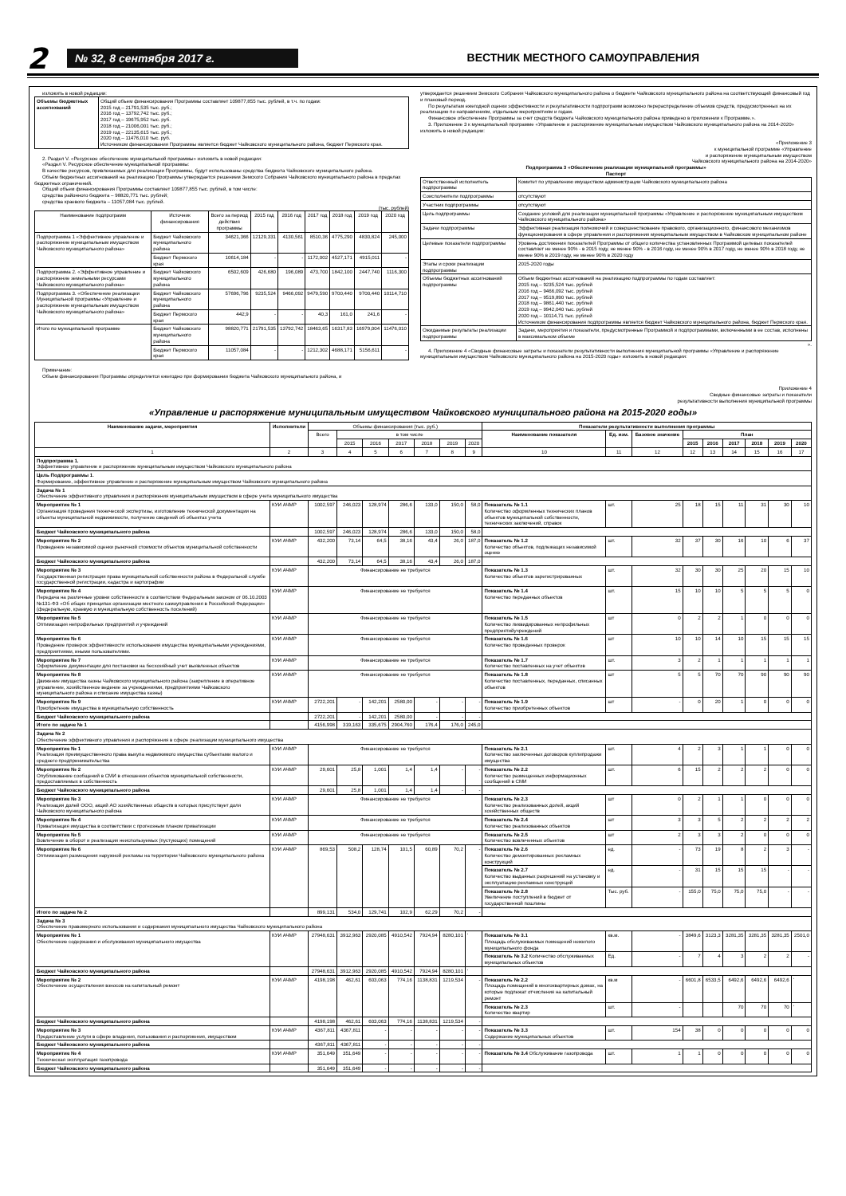2
№ 32, 8 сентября 2017 г.
ВЕСТНИК МЕСТНОГО САМОУПРАВЛЕНИЯ
изложить в новой редакции:
| Объемы бюджетных ассигнований | Общий объем финансирования Программы составляет 109877,855 тыс. рублей, в т.ч. по годам: 2015 год – 21791,535 тыс. руб.; 2016 год – 13792,742 тыс. руб.; 2017 год – 19675,952 тыс. руб. 2018 год – 21006,001 тыс. руб.; 2019 год – 22135,615 тыс. руб.; 2020 год – 11476,010 тыс. руб. Источником финансирования Программы является бюджет Чайковского муниципального района, бюджет Пермского края. |
2. Раздел V. «Ресурсное обеспечение муниципальной программы» изложить в новой редакции:
«Раздел V. Ресурсное обеспечение муниципальной программы:
В качестве ресурсов, привлекаемых для реализации Программы, будут использованы средства бюджета Чайковского муниципального района.
Объём бюджетных ассигнований на реализацию Программы утверждается решением Земского Собрания Чайковского муниципального района в пределах бюджетных ограничений.
Общий объем финансирования Программы составляет 109877,855 тыс. рублей, в том числе:
средства районного бюджета – 98820,771 тыс. рублей;
средства краевого бюджета – 11057,084 тыс. рублей.
(тыс. рублей)
| Наименование подпрограмм | Источник финансирования | Всего за период действия программы | 2015 год | 2016 год | 2017 год | 2018 год | 2019 год | 2020 год |
| --- | --- | --- | --- | --- | --- | --- | --- | --- |
| Подпрограмма 1 «Эффективное управление и распоряжение муниципальным имуществом Чайковского муниципального района» | Бюджет Чайковского муниципального района | 34621,366 | 12129,331 | 4130,561 | 8510,36 | 4775,290 | 4830,824 | 245,000 |
| | Бюджет Пермского края | 10614,184 | - | - | 1172,002 | 4527,171 | 4915,011 | - |
| Подпрограмма 2. «Эффективное управление и распоряжение земельными ресурсами Чайковского муниципального района» | Бюджет Чайковского муниципального района | 6502,609 | 426,680 | 196,089 | 473,700 | 1842,100 | 2447,740 | 1116,300 |
| Подпрограмма 3. «Обеспечение реализации Муниципальной программы «Управление и распоряжение муниципальным имуществом Чайковского муниципального района» | Бюджет Чайковского муниципального района | 57696,796 | 9235,524 | 9466,092 | 9479,590 | 9700,440 | 9700,440 | 10114,710 |
| | Бюджет Пермского края | 442,9 | - | - | 40,3 | 161,0 | 241,6 | - |
| Итого по муниципальной программе | Бюджет Чайковского муниципального района | 98820,771 | 21791,535 | 13792,742 | 18463,65 | 16317,83 | 16979,004 | 11476,010 |
| | Бюджет Пермского края | 11057,084 | - | - | 1212,302 | 4688,171 | 5156,611 | - |
Примечание:
Объем финансирования Программы определяется ежегодно при формировании бюджета Чайковского муниципального района, и
утверждается решением Земского Собрания Чайковского муниципального района о бюджете Чайковского муниципального района на соответствующий финансовый год и плановый период.
По результатам ежегодной оценки эффективности и результативности подпрограмм возможно перераспределение объемов средств, предусмотренных на их реализацию по направлениям, отдельным мероприятиям и годам.
Финансовое обеспечение Программы за счет средств бюджета Чайковского муниципального района приведено в приложении к Программе.».
3. Приложение 3 к муниципальной программе «Управление и распоряжение муниципальным имуществом Чайковского муниципального района на 2014-2020» изложить в новой редакции:
«Приложение 3
к муниципальной программе «Управление
и распоряжение муниципальным имуществом
Чайковского муниципального района на 2014-2020»
Подпрограмма 3 «Обеспечение реализации муниципальной программы»
Паспорт
| Ответственный исполнитель подпрограммы | Комитет по управлению имуществом администрации Чайковского муниципального района |
| Соисполнители подпрограммы | отсутствуют |
| Участник подпрограммы | отсутствуют |
| Цель подпрограммы | Создание условий для реализации муниципальной программы «Управление и распоряжение муниципальным имуществом Чайковского муниципального района» |
| Задачи подпрограммы | Эффективная реализация полномочий и совершенствование правового, организационного, финансового механизмов функционирования в сфере управления и распоряжения муниципальным имуществом в Чайковском муниципальном районе |
| Целевые показатели подпрограммы | Уровень достижения показателей Программы от общего количества установленных Программой целевых показателей составляет не менее 90% - в 2015 году, не менее 90% - в 2016 году, не менее 90% в 2017 году, не менее 90% в 2018 году, не менее 90% в 2019 году, не менее 90% в 2020 году |
| Этапы и сроки реализации подпрограммы | 2015-2020 годы |
| Объемы бюджетных ассигнований подпрограммы | Объем бюджетных ассигнований на реализацию подпрограммы по годам составляет: 2015 год – 9235,524 тыс. рублей 2016 год – 9466,092 тыс. рублей 2017 год – 9519,890 тыс. рублей 2018 год – 9861,440 тыс. рублей 2019 год – 9942,040 тыс. рублей 2020 год – 10114,71 тыс. рублей Источником финансирования подпрограммы является бюджет Чайковского муниципального района, бюджет Пермского края. |
| Ожидаемые результаты реализации подпрограммы | Задачи, мероприятия и показатели, предусмотренные Программой и подпрограммами, включенными в ее состав, исполнены в максимальном объеме |
».
4. Приложение 4 «Сводные финансовые затраты и показатели результативности выполнения муниципальной программы «Управление и распоряжение муниципальным имуществом Чайковского муниципального района на 2015-2020 годы» изложить в новой редакции:
Приложение 4
Сводные финансовые затраты и показатели
результативности выполнения муниципальной программы
«Управление и распоряжение муниципальным имуществом Чайковского муниципального района на 2015-2020 годы»
| Наименование задачи, мероприятия | Исполнители | Объемы финансирования (тыс. руб.) | | | | | | | Показатели результативности выполнения программы | | | | | | | | |
| --- | --- | --- | --- | --- | --- | --- | --- | --- | --- | --- | --- | --- | --- | --- | --- | --- | --- |
| | | Всего | в том числе | | | | | | Наименование показателя | Ед. изм. | Базовое значение | План | | | | | |
| | | | 2015 | 2016 | 2017 | 2018 | 2019 | 2020 | | | | 2015 | 2016 | 2017 | 2018 | 2019 | 2020 |
| 1 | 2 | 3 | 4 | 5 | 6 | 7 | 8 | 9 | 10 | 11 | 12 | 12 | 13 | 14 | 15 | 16 | 17 |
| Подпрограмма 1. Эффективное управление и распоряжение муниципальным имуществом Чайковского муниципального района | | | | | | | | | | | | | | | | | |
| Цель Подпрограммы 1 . Формирование, эффективное управление и распоряжение муниципальным имуществом Чайковского муниципального района | | | | | | | | | | | | | | | | | |
| Задача № 1 Обеспечение эффективного управления и распоряжения муниципальным имуществом в сфере учета муниципального имущества | | | | | | | | | | | | | | | | | |
| Мероприятие № 1 Организация проведения технической экспертизы, изготовление технической документации на объекты муниципальной недвижимости, получение сведений об объектах учета | КУИ АЧМР | 1002,597 | 246,023 | 128,974 | 286,6 | 133,0 | 150,0 | 58,0 | Показатель № 1.1 Количество оформленных технических планов объектов муниципальной собственности, технических заключений, справок | шт. | 25 | 18 | 15 | 11 | 31 | 30 | 10 |
| Бюджет Чайковского муниципального района | | 1002,597 | 246,023 | 128,974 | 286,6 | 133,0 | 150,0 | 58,0 | | | | | | | | | |
| Мероприятие № 2 Проведение независимой оценки рыночной стоимости объектов муниципальной собственности | КУИ АЧМР | 432,200 | 73,14 | 64,5 | 38,16 | 43,4 | 26,0 | 187,0 | Показатель № 1.2 Количество объектов, подлежащих независимой оценке | шт. | 32 | 37 | 30 | 16 | 10 | 6 | 37 |
| Бюджет Чайковского муниципального района | | 432,200 | 73,14 | 64,5 | 38,16 | 43,4 | 26,0 | 187,0 | | | | | | | | | |
| Мероприятие № 3 Государственная регистрация права муниципальной собственности района в Федеральной службе государственной регистрации, кадастра и картографии | КУИ АЧМР | Финансирование не требуется | | | | | | | Показатель № 1.3 Количество объектов зарегистрированных | шт. | 32 | 30 | 30 | 25 | 20 | 15 | 10 |
| Мероприятие № 4 Передача на различные уровни собственности в соответствии Федеральным законом от 06.10.2003 №131-ФЗ «Об общих принципах организации местного самоуправления в Российской Федерации» (федеральную, краевую и муниципальную собственность поселений) | КУИ АЧМР | Финансирование не требуется | | | | | | | Показатель № 1.4 Количество переданных объектов | шт. | 15 | 10 | 10 | 5 | 5 | 5 | 0 |
| Мероприятие № 5 Оптимизация непрофильных предприятий и учреждений | КУИ АЧМР | Финансирование не требуется | | | | | | | Показатель № 1.5 Количество ликвидированных непрофильных предприятийучреждений | шт | 0 | 2 | 2 | 1 | 0 | 0 | 0 |
| Мероприятие № 6 Проведение проверок эффективности использования имущества муниципальными учреждениями, предприятиями, иными пользователями. | КУИ АЧМР | Финансирование не требуется | | | | | | | Показатель № 1.6 Количество проведенных проверок | шт | 10 | 10 | 14 | 10 | 15 | 15 | 15 |
| Мероприятие № 7 Оформление документации для постановки на бесхозяйный учет выявленных объектов | КУИ АЧМР | Финансирование не требуется | | | | | | | Показатель № 1.7 Количество поставленных на учет объектов | шт. | 3 | 2 | 1 | 1 | 1 | 1 | 1 |
| Мероприятие № 8 Движение имущества казны Чайковского муниципального района (закрепление в оперативное управление, хозяйственное ведение за учреждениями, предприятиями Чайковского муниципального района и списание имущества казны) | КУИ АЧМР | Финансирование не требуется | | | | | | | Показатель № 1.8 Количество поставленных, переданных, списанных объектов | шт | 5 | 5 | 70 | 70 | 90 | 90 | 90 |
| Мероприятие № 9 Приобретение имущества в муниципальную собственность | КУИ АЧМР | 2722,201 | - | 142,201 | 2580,00 | - | - | - | Показатель № 1.9 Количество приобретенных объектов | шт | - | 0 | 20 | 1 | 0 | 0 | 0 |
| Бюджет Чайковского муниципального района | | 2722,201 | - | 142,201 | 2580,00 | - | - | - | | | | | | | | | |
| Итого по задаче № 1 | | 4156,998 | 319,163 | 335,675 | 2904,760 | 176,4 | 176,0 | 245,0 | | | | | | | | | |
| Задача № 2 Обеспечение эффективного управления и распоряжения в сфере реализации муниципального имущества | | | | | | | | | | | | | | | | | |
| Мероприятие № 1 Реализация преимущественного права выкупа недвижимого имущества субъектами малого и среднего предпринимательства | КУИ АЧМР | Финансирование не требуется | | | | | | | Показатель № 2.1 Количество заключенных договоров куплипродажи имущества | шт. | 4 | 2 | 3 | 1 | 1 | 0 | 0 |
| Мероприятие № 2 Опубликование сообщений в СМИ в отношении объектов муниципальной собственности, предоставляемых в собственность | КУИ АЧМР | 29,601 | 25,8 | 1,001 | 1,4 | 1,4 | - | - | Показатель № 2.2 Количество размещенных информационных сообщений в СМИ | шт. | 6 | 15 | 2 | 2 | 2 | 0 | 0 |
| Бюджет Чайковского муниципального района | | 29,601 | 25,8 | 1,001 | 1,4 | 1,4 | - | - | | | | | | | | | |
| Мероприятие № 3 Реализация долей ООО, акций АО хозяйственных обществ в которых присутствует доля Чайковского муниципального района | КУИ АЧМР | Финансирование не требуется | | | | | | | Показатель № 2.3 Количество реализованных долей, акций хозяйственных обществ | шт | 0 | 2 | 1 | 1 | 0 | 0 | 0 |
| Мероприятие № 4 Приватизация имущества в соответствии с прогнозным планом приватизации | КУИ АЧМР | Финансирование не требуется | | | | | | | Показатель № 2.4 Количество реализованных объектов | шт | 3 | 3 | 5 | 2 | 2 | 2 | 2 |
| Мероприятие № 5 Вовлечение в оборот и реализация неиспользуемых (пустующих) помещений | КУИ АЧМР | Финансирование не требуется | | | | | | | Показатель № 2.5 Количество вовлеченных объектов | шт | 2 | 3 | 3 | 2 | 0 | 0 | 0 |
| Мероприятие № 6 Оптимизация размещения наружной рекламы на территории Чайковского муниципального района | КУИ АЧМР | 869,53 | 508,2 | 128,74 | 101,5 | 60,89 | 70,2 | - | Показатель № 2.6 Количество демонтированных рекламных конструкций | ед. | - | 73 | 19 | 8 | 2 | 3 | - |
| | | | | | | | | | Показатель № 2.7 Количество выданных разрешений на установку и эксплуатацию рекламных конструкций | ед. | - | 31 | 15 | 15 | 15 | - | - |
| | | | | | | | | | Показатель № 2.8 Увеличение поступлений в бюджет от государственной пошлины | Тыс. руб. | - | 155,0 | 75,0 | 75,0 | 75,0 | - | - |
| Итого по задаче № 2 | | 899,131 | 534,0 | 129,741 | 102,9 | 62,29 | 70,2 | - | | | | | | | | | |
| Задача № 3 Обеспечение правомерного использования и содержания муниципального имущества Чайковского муниципального района | | | | | | | | | | | | | | | | | |
| Мероприятие № 1 Обеспечение содержания и обслуживания муниципального имущества | КУИ АЧМР | 27948,631 | 3912,963 | 2920,085 | 4910,542 | 7924,94 | 8280,101 | ' | Показатель № 3.1 Площадь обслуживаемых помещений нежилого муниципального фонда | кв.м. | - | 3849,6 | 3123,3 | 3281,35 | 3281,35 | 3281,35 | 2501,0 |
| | | | | | | | | | Показатель № 3.2 Количество обслуживаемых муниципальных объектов | Ед. | - | 7 | 4 | 3 | 2 | 2 | - |
| Бюджет Чайковского муниципального района | | 27948,631 | 3912,963 | 2920,085 | 4910,542 | 7924,94 | 8280,101 | ' | | | | | | | | | |
| Мероприятие № 2 Обеспечение осуществления взносов на капитальный ремонт | КУИ АЧМР | 4198,198 | 462,61 | 603,063 | 774,16 | 1138,831 | 1219,534 | - | Показатель № 2.2 Площадь помещений в многоквартирных домах, на которые подлежат отчисления на капитальный ремонт | кв.м | - | 6601,8 | 6533,5 | 6492,6 | 6492,6 | 6492,6 | ' |
| | | | | | | | | | Показатель № 2.3 Количество квартир | шт. | - | | | 70 | 70 | 70 | ' |
| Бюджет Чайковского муниципального района | | 4198,198 | 462,61 | 603,063 | 774,16 | 1138,831 | 1219,534 | - | | | | | | | | | |
| Мероприятие № 3 Предоставление услуги в сфере владения, пользования и распоряжения, имуществом | КУИ АЧМР | 4367,811 | 4367,811 | - | - | - | - | - | Показатель № 3.3 Содержание муниципальных объектов | шт. | 154 | 38 | 0 | 0 | 0 | 0 | 0 |
| Бюджет Чайковского муниципального района | | 4367,811 | 4367,811 | - | - | - | - | - | | | | | | | | | |
| Мероприятие № 4 Техническая эксплуатация газопровода | КУИ АЧМР | 351,649 | 351,649 | - | - | - | - | - | Показатель № 3.4 Обслуживание газопровода | шт. | 1 | 1 | 0 | 0 | 0 | 0 | 0 |
| Бюджет Чайковского муниципального района | | 351,649 | 351,649 | - | - | - | - | - | | | | | | | | | |